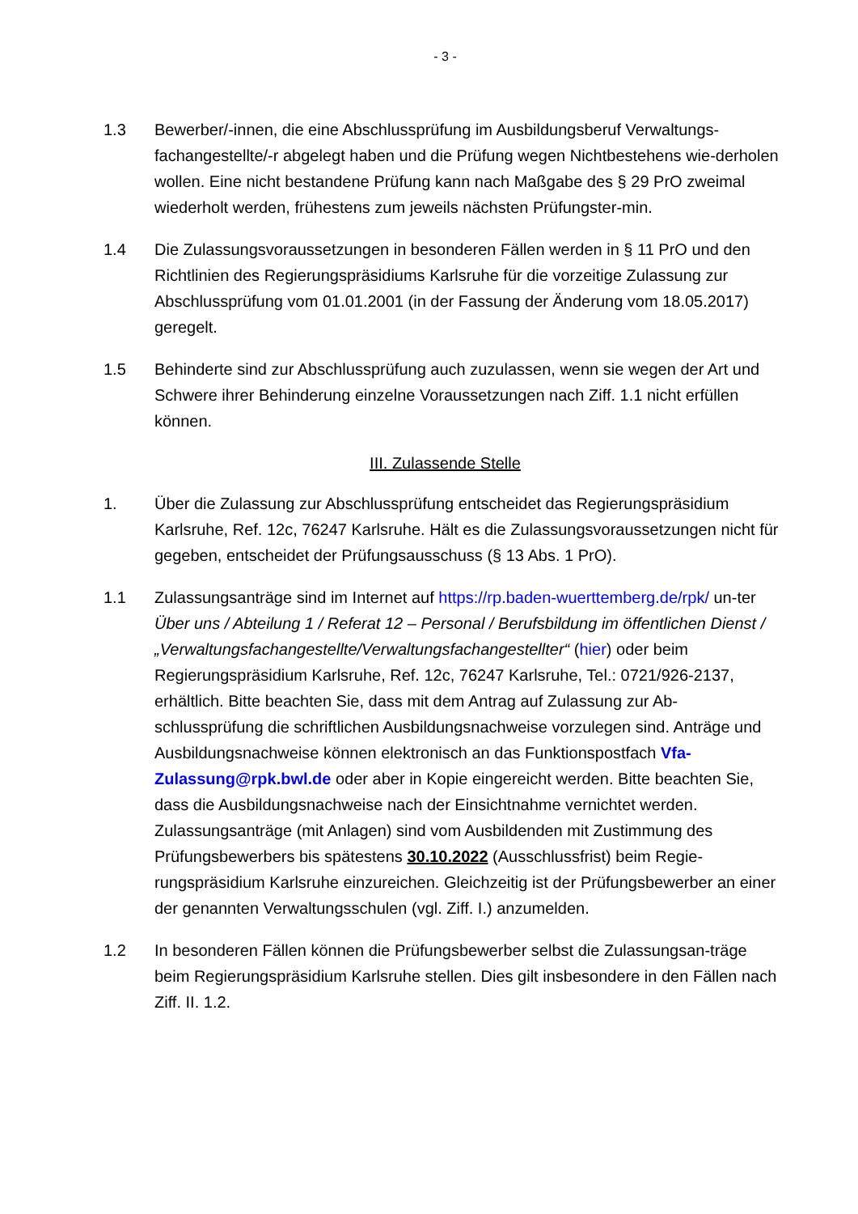- 3 -
1.3 Bewerber/-innen, die eine Abschlussprüfung im Ausbildungsberuf Verwaltungs-fachangestellte/-r abgelegt haben und die Prüfung wegen Nichtbestehens wie-derholen wollen. Eine nicht bestandene Prüfung kann nach Maßgabe des § 29 PrO zweimal wiederholt werden, frühestens zum jeweils nächsten Prüfungster-min.
1.4 Die Zulassungsvoraussetzungen in besonderen Fällen werden in § 11 PrO und den Richtlinien des Regierungspräsidiums Karlsruhe für die vorzeitige Zulassung zur Abschlussprüfung vom 01.01.2001 (in der Fassung der Änderung vom 18.05.2017) geregelt.
1.5 Behinderte sind zur Abschlussprüfung auch zuzulassen, wenn sie wegen der Art und Schwere ihrer Behinderung einzelne Voraussetzungen nach Ziff. 1.1 nicht erfüllen können.
III. Zulassende Stelle
1. Über die Zulassung zur Abschlussprüfung entscheidet das Regierungspräsidium Karlsruhe, Ref. 12c, 76247 Karlsruhe. Hält es die Zulassungsvoraussetzungen nicht für gegeben, entscheidet der Prüfungsausschuss (§ 13 Abs. 1 PrO).
1.1 Zulassungsanträge sind im Internet auf https://rp.baden-wuerttemberg.de/rpk/ un-ter Über uns / Abteilung 1 / Referat 12 – Personal / Berufsbildung im öffentlichen Dienst / „Verwaltungsfachangestellte/Verwaltungsfachangestellter“ (hier) oder beim Regierungspräsidium Karlsruhe, Ref. 12c, 76247 Karlsruhe, Tel.: 0721/926-2137, erhältlich. Bitte beachten Sie, dass mit dem Antrag auf Zulassung zur Ab-schlussprüfung die schriftlichen Ausbildungsnachweise vorzulegen sind. Anträge und Ausbildungsnachweise können elektronisch an das Funktionspostfach Vfa-Zulassung@rpk.bwl.de oder aber in Kopie eingereicht werden. Bitte beachten Sie, dass die Ausbildungsnachweise nach der Einsichtnahme vernichtet werden. Zulassungsanträge (mit Anlagen) sind vom Ausbildenden mit Zustimmung des Prüfungsbewerbers bis spätestens 30.10.2022 (Ausschlussfrist) beim Regie-rungspräsidium Karlsruhe einzureichen. Gleichzeitig ist der Prüfungsbewerber an einer der genannten Verwaltungsschulen (vgl. Ziff. I.) anzumelden.
1.2 In besonderen Fällen können die Prüfungsbewerber selbst die Zulassungsan-träge beim Regierungspräsidium Karlsruhe stellen. Dies gilt insbesondere in den Fällen nach Ziff. II. 1.2.